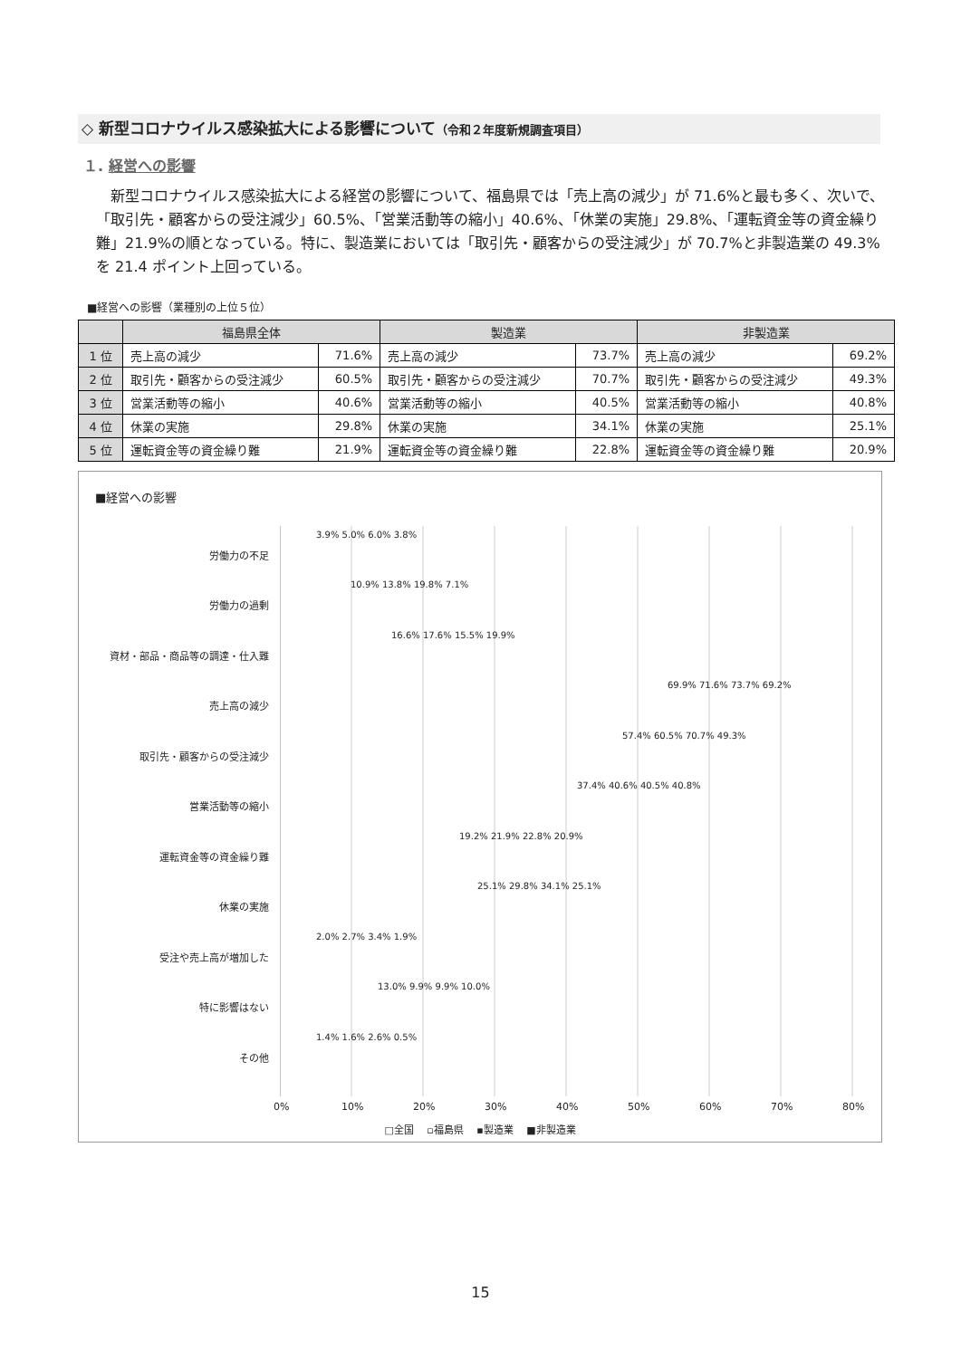◇ 新型コロナウイルス感染拡大による影響について（令和２年度新規調査項目）
１. 経営への影響
新型コロナウイルス感染拡大による経営の影響について、福島県では「売上高の減少」が 71.6%と最も多く、次いで、「取引先・顧客からの受注減少」60.5%、「営業活動等の縮小」40.6%、「休業の実施」29.8%、「運転資金等の資金繰り難」21.9%の順となっている。特に、製造業においては「取引先・顧客からの受注減少」が 70.7%と非製造業の 49.3%を 21.4 ポイント上回っている。
■経営への影響（業種別の上位５位）
| | 福島県全体 | | 製造業 | | 非製造業 | |
| --- | --- | --- | --- | --- | --- | --- |
| 1 位 | 売上高の減少 | 71.6% | 売上高の減少 | 73.7% | 売上高の減少 | 69.2% |
| 2 位 | 取引先・顧客からの受注減少 | 60.5% | 取引先・顧客からの受注減少 | 70.7% | 取引先・顧客からの受注減少 | 49.3% |
| 3 位 | 営業活動等の縮小 | 40.6% | 営業活動等の縮小 | 40.5% | 営業活動等の縮小 | 40.8% |
| 4 位 | 休業の実施 | 29.8% | 休業の実施 | 34.1% | 休業の実施 | 25.1% |
| 5 位 | 運転資金等の資金繰り難 | 21.9% | 運転資金等の資金繰り難 | 22.8% | 運転資金等の資金繰り難 | 20.9% |
■経営への影響
労働力の不足
3.9% 5.0% 6.0% 3.8%
労働力の過剰
10.9% 13.8% 19.8% 7.1%
資材・部品・商品等の調達・仕入難
16.6% 17.6% 15.5% 19.9%
売上高の減少
69.9% 71.6% 73.7% 69.2%
取引先・顧客からの受注減少
57.4% 60.5% 70.7% 49.3%
営業活動等の縮小
37.4% 40.6% 40.5% 40.8%
運転資金等の資金繰り難
19.2% 21.9% 22.8% 20.9%
休業の実施
25.1% 29.8% 34.1% 25.1%
受注や売上高が増加した
2.0% 2.7% 3.4% 1.9%
特に影響はない
13.0% 9.9% 9.9% 10.0%
その他
1.4% 1.6% 2.6% 0.5%
0% 10% 20% 30% 40% 50% 60% 70% 80%
□全国 　▫福島県 　▪製造業 　■非製造業
15